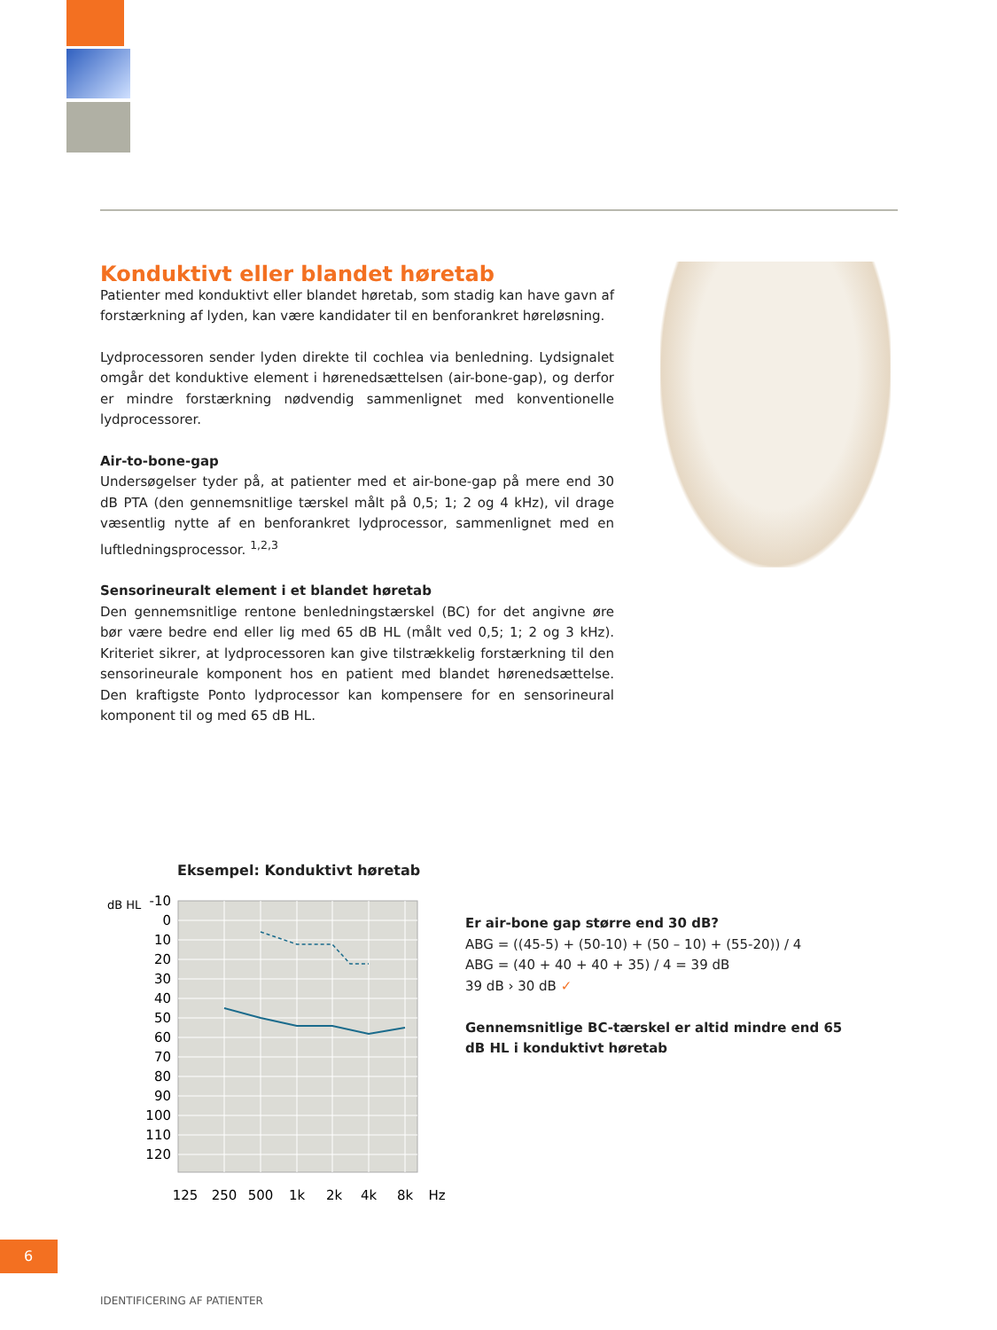Konduktivt eller blandet høretab
Patienter med konduktivt eller blandet høretab, som stadig kan have gavn af forstærkning af lyden, kan være kandidater til en benforankret høreløsning.
Lydprocessoren sender lyden direkte til cochlea via benledning. Lydsignalet omgår det konduktive element i hørenedsættelsen (air-bone-gap), og derfor er mindre forstærkning nødvendig sammenlignet med konventionelle lydprocessorer.
Air-to-bone-gap
Undersøgelser tyder på, at patienter med et air-bone-gap på mere end 30 dB PTA (den gennemsnitlige tærskel målt på 0,5; 1; 2 og 4 kHz), vil drage væsentlig nytte af en benforankret lydprocessor, sammenlignet med en luftledningsprocessor. <sup>1,2,3</sup>
Sensorineuralt element i et blandet høretab
Den gennemsnitlige rentone benledningstærskel (BC) for det angivne øre bør være bedre end eller lig med 65 dB HL (målt ved 0,5; 1; 2 og 3 kHz). Kriteriet sikrer, at lydprocessoren kan give tilstrækkelig forstærkning til den sensorineurale komponent hos en patient med blandet hørenedsættelse. Den kraftigste Ponto lydprocessor kan kompensere for en sensorineural komponent til og med 65 dB HL.
Eksempel: Konduktivt høretab
dB HL
-10
0
10
20
30
40
50
60
70
80
90
100
110
120
125
250
500
1k
2k
4k
8k
Hz
Er air-bone gap større end 30 dB?
ABG = ((45-5) + (50-10) + (50 – 10) + (55-20)) / 4
ABG = (40 + 40 + 40 + 35) / 4 = 39 dB
39 dB › 30 dB ✓
Gennemsnitlige BC-tærskel er altid mindre end 65 dB HL i konduktivt høretab
6
IDENTIFICERING AF PATIENTER